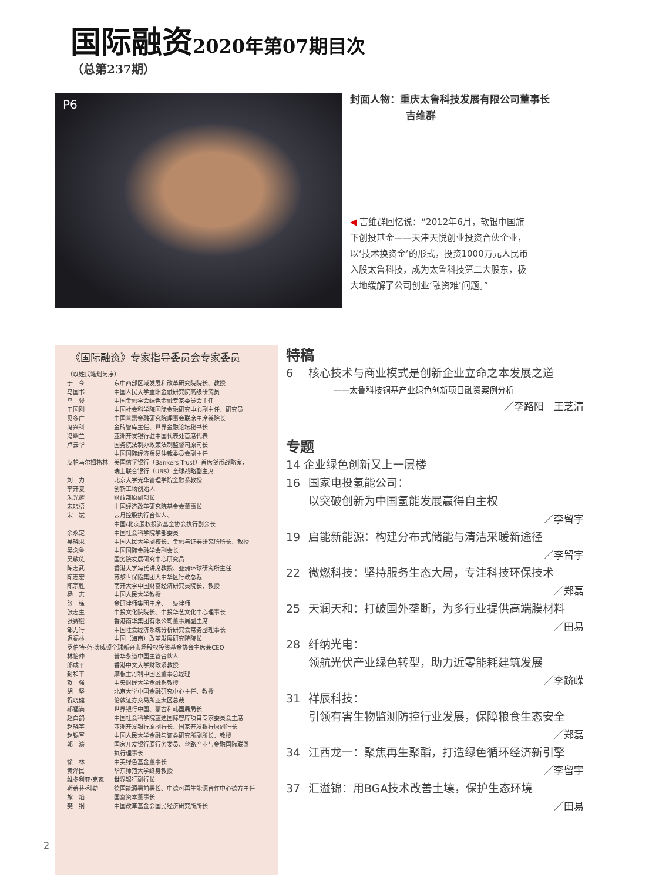国际融资 2020年第07期目次
（总第237期）
P6
封面人物：重庆太鲁科技发展有限公司董事长
吉维群
◀ 吉维群回忆说：“2012年6月，软银中国旗下创投基金——天津天悦创业投资合伙企业，以‘技术换资金’的形式，投资1000万元人民币入股太鲁科技，成为太鲁科技第二大股东，极大地缓解了公司创业‘融资难’问题。”
《国际融资》专家指导委员会专家委员
| （以姓氏笔划为序） | |
| 于 今 | 东中西部区域发展和改革研究院院长、教授 |
| 马国书 | 中国人民大学重阳金融研究院高级研究员 |
| 马 骏 | 中国金融学会绿色金融专家委员会主任 |
| 王国刚 | 中国社会科学院国际金融研究中心副主任、研究员 |
| 贝多广 | 中国普惠金融研究院理事会联席主席兼院长 |
| 冯兴科 | 金砖智库主任、世界金融论坛秘书长 |
| 冯幽兰 | 亚洲开发银行驻中国代表处首席代表 |
| 卢云华 | 国务院法制办政策法制监督司原司长 中国国际经济贸易仲裁委员会副主任 |
| 皮帕马尔姆格林 | 美国信孚银行（Bankers Trust）首席货币战略家， 瑞士联合银行（UBS）全球战略副主席 |
| 刘 力 | 北京大学光华管理学院金融系教授 |
| 李开复 | 创新工场创始人 |
| 朱光耀 | 财政部原副部长 |
| 宋晓梧 | 中国经济改革研究院基金会董事长 |
| 宋 斌 | 云月控股执行合伙人、 中国/北京股权投资基金协会执行副会长 |
| 余永定 | 中国社会科学院学部委员 |
| 吴晓求 | 中国人民大学副校长、金融与证券研究所所长、教授 |
| 吴念鲁 | 中国国际金融学会副会长 |
| 吴敬琏 | 国务院发展研究中心研究员 |
| 陈志武 | 香港大学冯氏讲席教授、亚洲环球研究所主任 |
| 陈志宏 | 苏黎世保险集团大中华区行政总裁 |
| 陈宗胜 | 南开大学中国财富经济研究员院长、教授 |
| 杨 志 | 中国人民大学教授 |
| 张 栋 | 金研律师集团主席、一级律师 |
| 张志生 | 中投文化院院长、中投华艺文化中心理事长 |
| 张赛娥 | 香港南华集团有限公司董事局副主席 |
| 邹力行 | 中国社会经济系统分析研究会常务副理事长 |
| 迟福林 | 中国（海南）改革发展研究院院长 |
| 罗伯特·范·茨威顿全球新兴市场股权投资基金协会主席兼CEO | |
| 林怡仲 | 普华永道中国主管合伙人 |
| 郎咸平 | 香港中文大学财政系教授 |
| 封和平 | 摩根士丹利中国区董事总经理 |
| 贺 强 | 中央财经大学金融系教授 |
| 胡 坚 | 北京大学中国金融研究中心主任、教授 |
| 祝晓健 | 伦敦证券交易所亚太区总裁 |
| 郝福满 | 世界银行中国、蒙古和韩国局局长 |
| 赵白鸽 | 中国社会科学院蓝迪国际智库项目专家委员会主席 |
| 赵晓宇 | 亚洲开发银行原副行长、国家开发银行原副行长 |
| 赵锡军 | 中国人民大学金融与证券研究所副所长、教授 |
| 郭 濂 | 国家开发银行原行务委员、丝路产业与金融国际联盟 执行理事长 |
| 徐 林 | 中美绿色基金董事长 |
| 黄泽民 | 华东师范大学终身教授 |
| 维多利亚·克瓦 | 世界银行副行长 |
| 斯蒂芬·科勒 | 德国能源署前署长、中德可再生能源合作中心德方主任 |
| 熊 焰 | 国富资本董事长 |
| 樊 纲 | 中国改革基金会国民经济研究所所长 |
特稿
6 核心技术与商业模式是创新企业立命之本发展之道
——太鲁科技铜基产业绿色创新项目融资案例分析
／李路阳　王芝清
专题
14 企业绿色创新又上一层楼
16 国家电投氢能公司：
以突破创新为中国氢能发展赢得自主权
／李留宇
19 启能新能源：构建分布式储能与清洁采暖新途径
／李留宇
22 微燃科技：坚持服务生态大局，专注科技环保技术
／郑磊
25 天润天和：打破国外垄断，为多行业提供高端膜材料
／田易
28 纤纳光电：
领航光伏产业绿色转型，助力近零能耗建筑发展
／李跻嵘
31 祥辰科技：
引领有害生物监测防控行业发展，保障粮食生态安全
／郑磊
34 江西龙一：聚焦再生聚酯，打造绿色循环经济新引擎
／李留宇
37 汇溢锦：用BGA技术改善土壤，保护生态环境
／田易
2